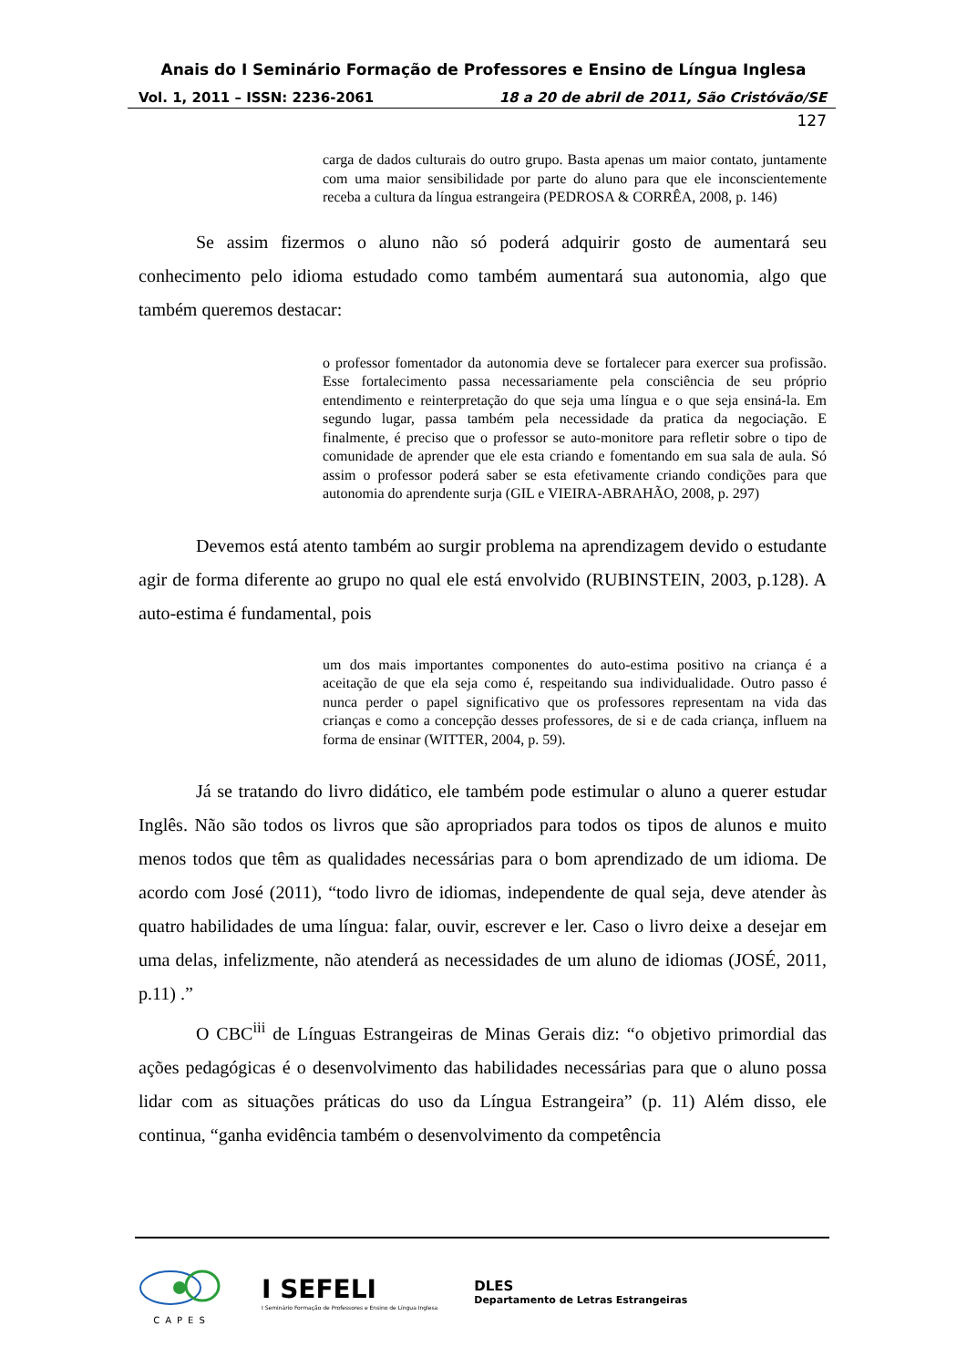Anais do I Seminário Formação de Professores e Ensino de Língua Inglesa
Vol. 1, 2011 – ISSN: 2236-2061 18 a 20 de abril de 2011, São Cristóvão/SE
127
carga de dados culturais do outro grupo. Basta apenas um maior contato, juntamente com uma maior sensibilidade por parte do aluno para que ele inconscientemente receba a cultura da língua estrangeira (PEDROSA & CORRÊA, 2008, p. 146)
Se assim fizermos o aluno não só poderá adquirir gosto de aumentará seu conhecimento pelo idioma estudado como também aumentará sua autonomia, algo que também queremos destacar:
o professor fomentador da autonomia deve se fortalecer para exercer sua profissão. Esse fortalecimento passa necessariamente pela consciência de seu próprio entendimento e reinterpretação do que seja uma língua e o que seja ensiná-la. Em segundo lugar, passa também pela necessidade da pratica da negociação. E finalmente, é preciso que o professor se auto-monitore para refletir sobre o tipo de comunidade de aprender que ele esta criando e fomentando em sua sala de aula. Só assim o professor poderá saber se esta efetivamente criando condições para que autonomia do aprendente surja (GIL e VIEIRA-ABRAHÃO, 2008, p. 297)
Devemos está atento também ao surgir problema na aprendizagem devido o estudante agir de forma diferente ao grupo no qual ele está envolvido (RUBINSTEIN, 2003, p.128). A auto-estima é fundamental, pois
um dos mais importantes componentes do auto-estima positivo na criança é a aceitação de que ela seja como é, respeitando sua individualidade. Outro passo é nunca perder o papel significativo que os professores representam na vida das crianças e como a concepção desses professores, de si e de cada criança, influem na forma de ensinar (WITTER, 2004, p. 59).
Já se tratando do livro didático, ele também pode estimular o aluno a querer estudar Inglês. Não são todos os livros que são apropriados para todos os tipos de alunos e muito menos todos que têm as qualidades necessárias para o bom aprendizado de um idioma. De acordo com José (2011), “todo livro de idiomas, independente de qual seja, deve atender às quatro habilidades de uma língua: falar, ouvir, escrever e ler. Caso o livro deixe a desejar em uma delas, infelizmente, não atenderá as necessidades de um aluno de idiomas (JOSÉ, 2011, p.11) .”
O CBC<sup>iii</sup> de Línguas Estrangeiras de Minas Gerais diz: “o objetivo primordial das ações pedagógicas é o desenvolvimento das habilidades necessárias para que o aluno possa lidar com as situações práticas do uso da Língua Estrangeira” (p. 11) Além disso, ele continua, “ganha evidência também o desenvolvimento da competência
CAPES
I SEFELI
I Seminário Formação de Professores e Ensino de Língua Inglesa
DLES
Departamento de Letras Estrangeiras